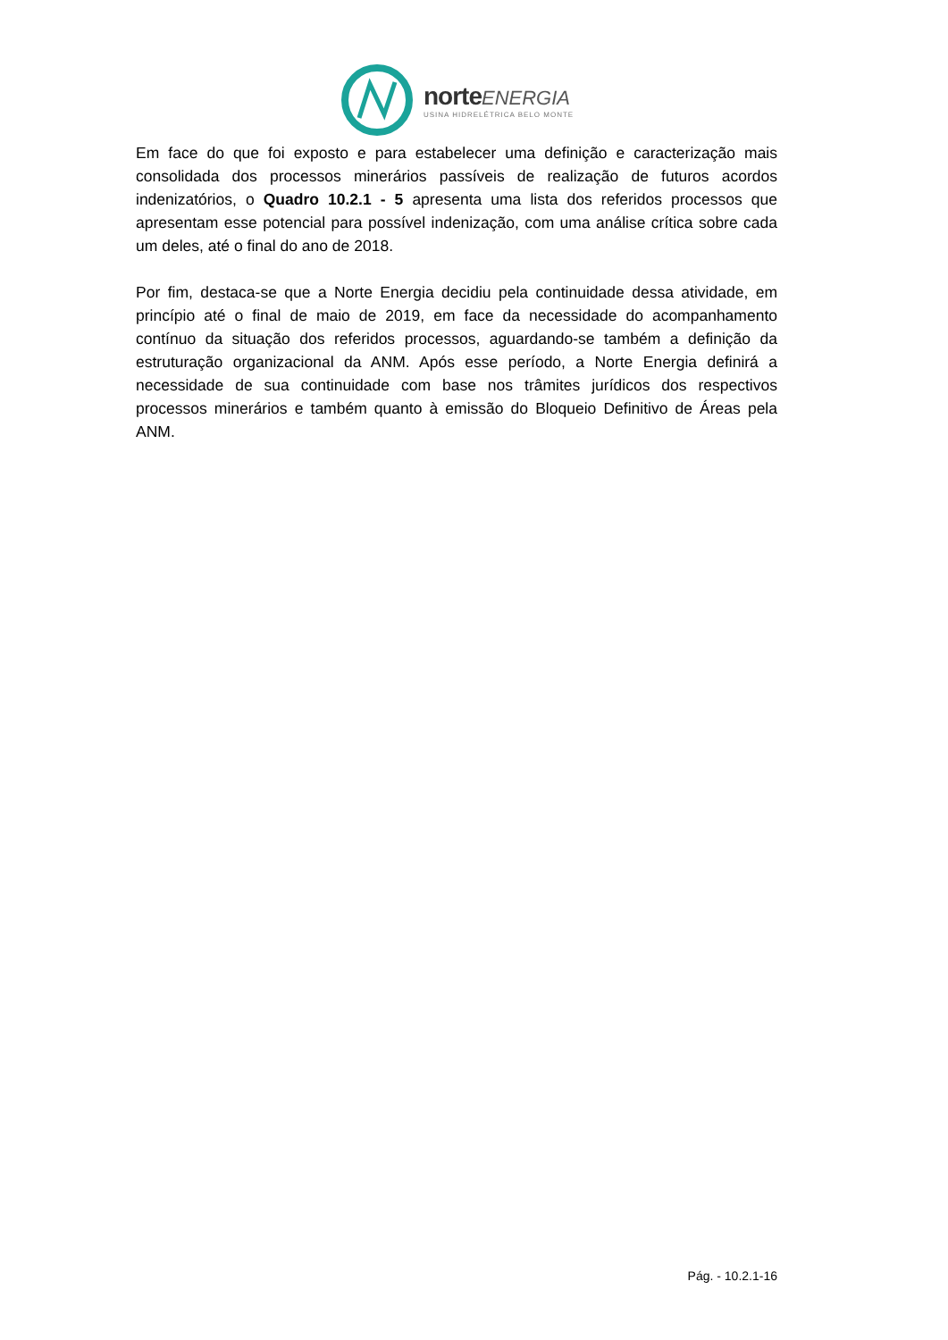norte ENERGIA
USINA HIDRELÉTRICA BELO MONTE
Em face do que foi exposto e para estabelecer uma definição e caracterização mais consolidada dos processos minerários passíveis de realização de futuros acordos indenizatórios, o Quadro 10.2.1 - 5 apresenta uma lista dos referidos processos que apresentam esse potencial para possível indenização, com uma análise crítica sobre cada um deles, até o final do ano de 2018.
Por fim, destaca-se que a Norte Energia decidiu pela continuidade dessa atividade, em princípio até o final de maio de 2019, em face da necessidade do acompanhamento contínuo da situação dos referidos processos, aguardando-se também a definição da estruturação organizacional da ANM. Após esse período, a Norte Energia definirá a necessidade de sua continuidade com base nos trâmites jurídicos dos respectivos processos minerários e também quanto à emissão do Bloqueio Definitivo de Áreas pela ANM.
Pág. - 10.2.1-16